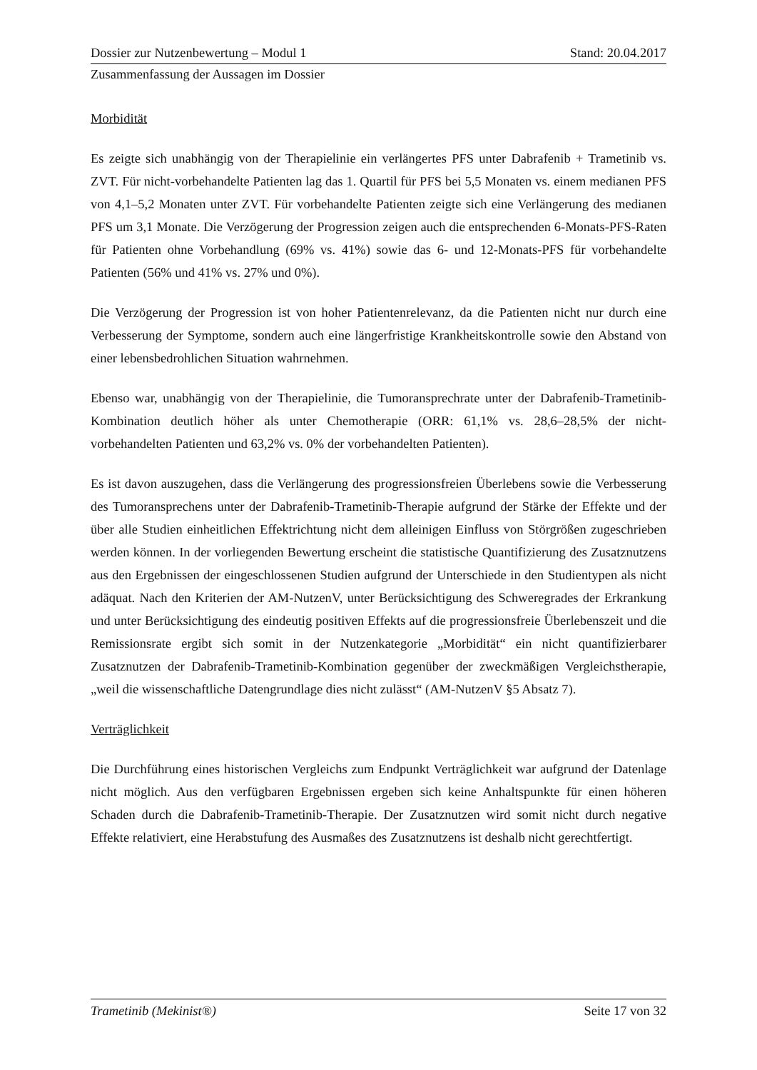Dossier zur Nutzenbewertung – Modul 1 Stand: 20.04.2017
Zusammenfassung der Aussagen im Dossier
Morbidität
Es zeigte sich unabhängig von der Therapielinie ein verlängertes PFS unter Dabrafenib + Trametinib vs. ZVT. Für nicht-vorbehandelte Patienten lag das 1. Quartil für PFS bei 5,5 Monaten vs. einem medianen PFS von 4,1–5,2 Monaten unter ZVT. Für vorbehandelte Patienten zeigte sich eine Verlängerung des medianen PFS um 3,1 Monate. Die Verzögerung der Progression zeigen auch die entsprechenden 6-Monats-PFS-Raten für Patienten ohne Vorbehandlung (69% vs. 41%) sowie das 6- und 12-Monats-PFS für vorbehandelte Patienten (56% und 41% vs. 27% und 0%).
Die Verzögerung der Progression ist von hoher Patientenrelevanz, da die Patienten nicht nur durch eine Verbesserung der Symptome, sondern auch eine längerfristige Krankheitskontrolle sowie den Abstand von einer lebensbedrohlichen Situation wahrnehmen.
Ebenso war, unabhängig von der Therapielinie, die Tumoransprechrate unter der Dabrafenib-Trametinib-Kombination deutlich höher als unter Chemotherapie (ORR: 61,1% vs. 28,6–28,5% der nicht-vorbehandelten Patienten und 63,2% vs. 0% der vorbehandelten Patienten).
Es ist davon auszugehen, dass die Verlängerung des progressionsfreien Überlebens sowie die Verbesserung des Tumoransprechens unter der Dabrafenib-Trametinib-Therapie aufgrund der Stärke der Effekte und der über alle Studien einheitlichen Effektrichtung nicht dem alleinigen Einfluss von Störgrößen zugeschrieben werden können. In der vorliegenden Bewertung erscheint die statistische Quantifizierung des Zusatznutzens aus den Ergebnissen der eingeschlossenen Studien aufgrund der Unterschiede in den Studientypen als nicht adäquat. Nach den Kriterien der AM-NutzenV, unter Berücksichtigung des Schweregrades der Erkrankung und unter Berücksichtigung des eindeutig positiven Effekts auf die progressionsfreie Überlebenszeit und die Remissionsrate ergibt sich somit in der Nutzenkategorie „Morbidität“ ein nicht quantifizierbarer Zusatznutzen der Dabrafenib-Trametinib-Kombination gegenüber der zweckmäßigen Vergleichstherapie, „weil die wissenschaftliche Datengrundlage dies nicht zulässt“ (AM-NutzenV §5 Absatz 7).
Verträglichkeit
Die Durchführung eines historischen Vergleichs zum Endpunkt Verträglichkeit war aufgrund der Datenlage nicht möglich. Aus den verfügbaren Ergebnissen ergeben sich keine Anhaltspunkte für einen höheren Schaden durch die Dabrafenib-Trametinib-Therapie. Der Zusatznutzen wird somit nicht durch negative Effekte relativiert, eine Herabstufung des Ausmaßes des Zusatznutzens ist deshalb nicht gerechtfertigt.
Trametinib (Mekinist®) Seite 17 von 32